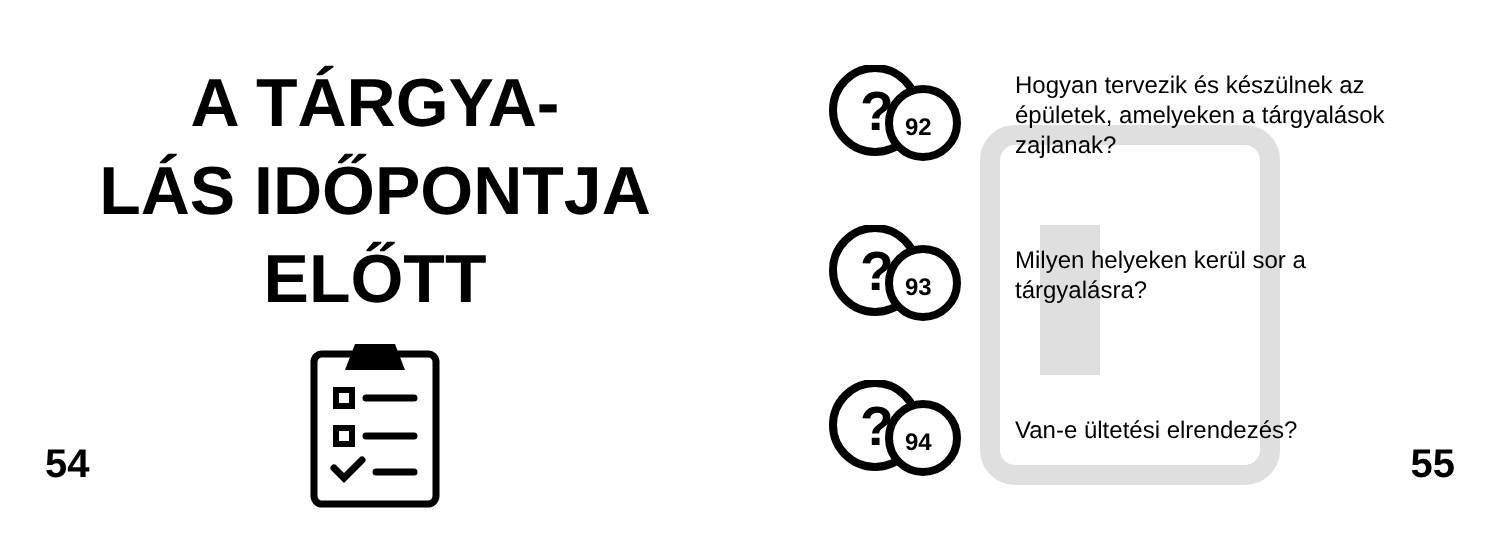A TÁRGYA-
LÁS IDŐPONTJA
ELŐTT
54
?
92
Hogyan tervezik és készülnek az épületek, amelyeken a tárgyalások zajlanak?
?
93
Milyen helyeken kerül sor a tárgyalásra?
?
94
Van-e ültetési elrendezés?
55